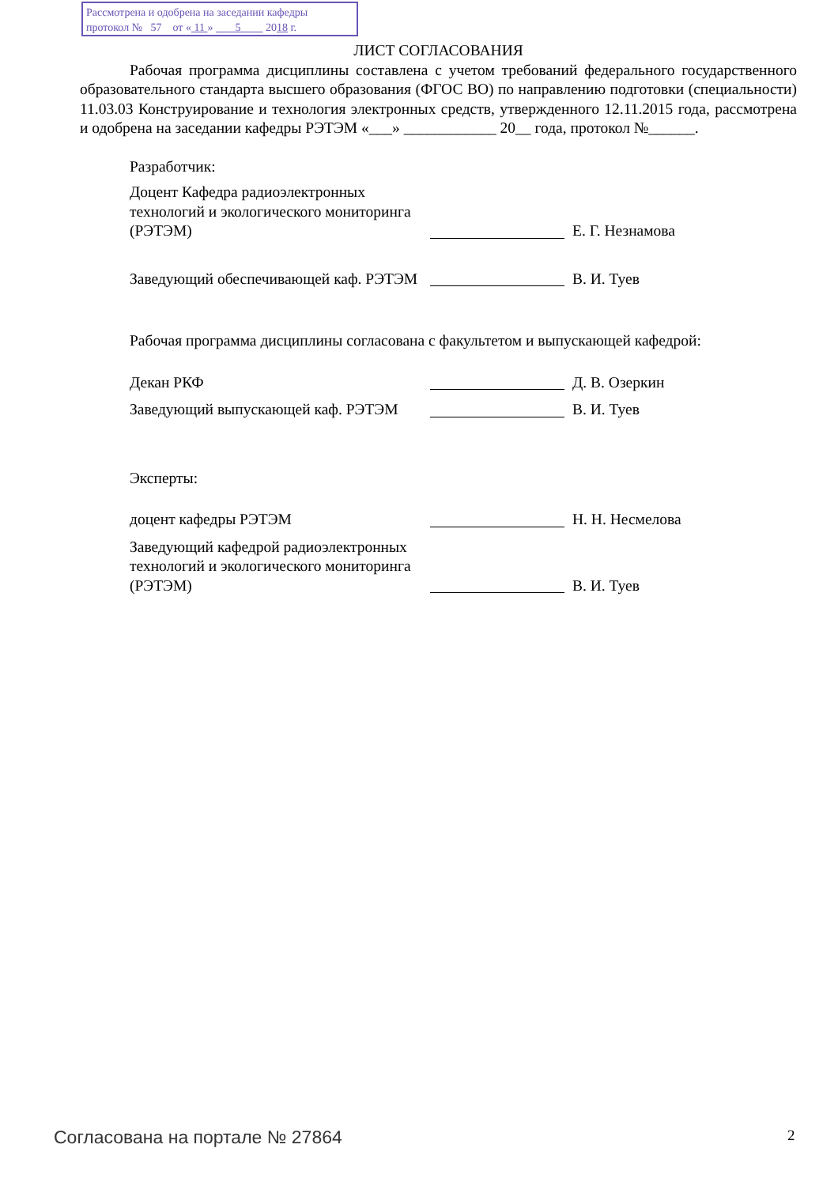Рассмотрена и одобрена на заседании кафедры
протокол № 57 от « 11 » 5 2018 г.
ЛИСТ СОГЛАСОВАНИЯ
Рабочая программа дисциплины составлена с учетом требований федерального государственного образовательного стандарта высшего образования (ФГОС ВО) по направлению подготовки (специальности) 11.03.03 Конструирование и технология электронных средств, утвержденного 12.11.2015 года, рассмотрена и одобрена на заседании кафедры РЭТЭМ «___» ____________ 20__ года, протокол №______.
Разработчик:
Доцент Кафедра радиоэлектронных технологий и экологического мониторинга (РЭТЭМ)
Е. Г. Незнамова
Заведующий обеспечивающей каф. РЭТЭМ
В. И. Туев
Рабочая программа дисциплины согласована с факультетом и выпускающей кафедрой:
Декан РКФ
Д. В. Озеркин
Заведующий выпускающей каф. РЭТЭМ
В. И. Туев
Эксперты:
доцент кафедры РЭТЭМ
Н. Н. Несмелова
Заведующий кафедрой радиоэлектронных технологий и экологического мониторинга (РЭТЭМ)
В. И. Туев
Согласована на портале № 27864 2